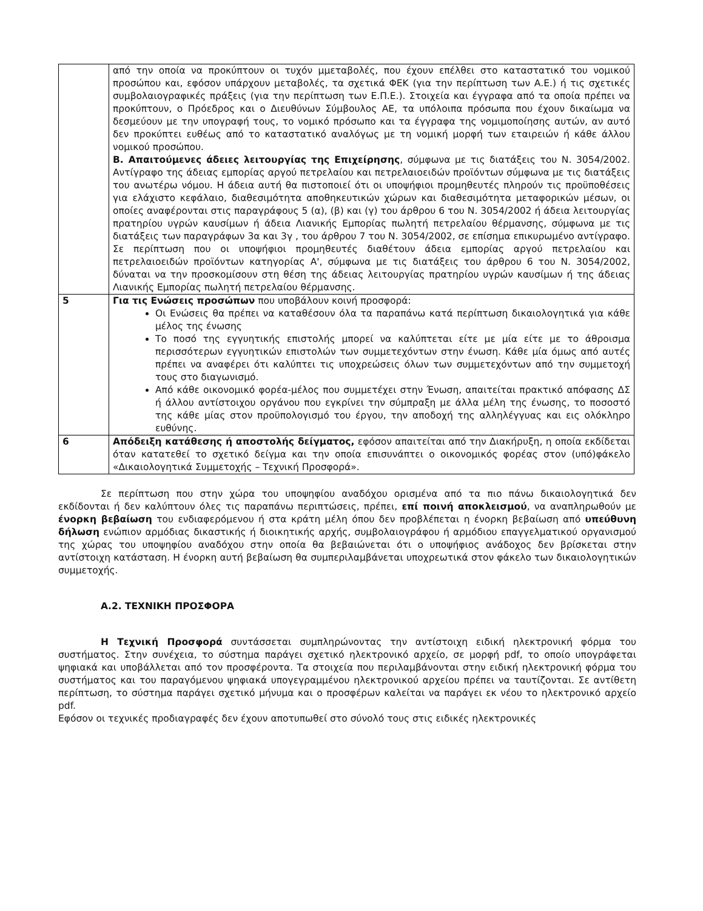| | από την οποία να προκύπτουν οι τυχόν μμεταβολές, που έχουν επέλθει στο καταστατικό του νομικού προσώπου και, εφόσον υπάρχουν μεταβολές, τα σχετικά ΦΕΚ (για την περίπτωση των Α.Ε.) ή τις σχετικές συμβολαιογραφικές πράξεις (για την περίπτωση των Ε.Π.Ε.). Στοιχεία και έγγραφα από τα οποία πρέπει να προκύπτουν, ο Πρόεδρος και ο Διευθύνων Σύμβουλος ΑΕ, τα υπόλοιπα πρόσωπα που έχουν δικαίωμα να δεσμεύουν με την υπογραφή τους, το νομικό πρόσωπο και τα έγγραφα της νομιμοποίησης αυτών, αν αυτό δεν προκύπτει ευθέως από το καταστατικό αναλόγως με τη νομική μορφή των εταιρειών ή κάθε άλλου νομικού προσώπου. Β. Απαιτούμενες άδειες λειτουργίας της Επιχείρησης , σύμφωνα με τις διατάξεις του Ν. 3054/2002. Αντίγραφο της άδειας εμπορίας αργού πετρελαίου και πετρελαιοειδών προϊόντων σύμφωνα με τις διατάξεις του ανωτέρω νόμου. Η άδεια αυτή θα πιστοποιεί ότι οι υποψήφιοι προμηθευτές πληρούν τις προϋποθέσεις για ελάχιστο κεφάλαιο, διαθεσιμότητα αποθηκευτικών χώρων και διαθεσιμότητα μεταφορικών μέσων, οι οποίες αναφέρονται στις παραγράφους 5 (α), (β) και (γ) του άρθρου 6 του Ν. 3054/2002 ή άδεια λειτουργίας πρατηρίου υγρών καυσίμων ή άδεια Λιανικής Εμπορίας πωλητή πετρελαίου θέρμανσης, σύμφωνα με τις διατάξεις των παραγράφων 3α και 3γ , του άρθρου 7 του Ν. 3054/2002, σε επίσημα επικυρωμένο αντίγραφο. Σε περίπτωση που οι υποψήφιοι προμηθευτές διαθέτουν άδεια εμπορίας αργού πετρελαίου και πετρελαιοειδών προϊόντων κατηγορίας Α', σύμφωνα με τις διατάξεις του άρθρου 6 του Ν. 3054/2002, δύναται να την προσκομίσουν στη θέση της άδειας λειτουργίας πρατηρίου υγρών καυσίμων ή της άδειας Λιανικής Εμπορίας πωλητή πετρελαίου θέρμανσης. |
| 5 | Για τις Ενώσεις προσώπων που υποβάλουν κοινή προσφορά: Οι Ενώσεις θα πρέπει να καταθέσουν όλα τα παραπάνω κατά περίπτωση δικαιολογητικά για κάθε μέλος της ένωσης Το ποσό της εγγυητικής επιστολής μπορεί να καλύπτεται είτε με μία είτε με το άθροισμα περισσότερων εγγυητικών επιστολών των συμμετεχόντων στην ένωση. Κάθε μία όμως από αυτές πρέπει να αναφέρει ότι καλύπτει τις υποχρεώσεις όλων των συμμετεχόντων από την συμμετοχή τους στο διαγωνισμό. Από κάθε οικονομικό φορέα-μέλος που συμμετέχει στην Ένωση, απαιτείται πρακτικό απόφασης ΔΣ ή άλλου αντίστοιχου οργάνου που εγκρίνει την σύμπραξη με άλλα μέλη της ένωσης, το ποσοστό της κάθε μίας στον προϋπολογισμό του έργου, την αποδοχή της αλληλέγγυας και εις ολόκληρο ευθύνης. |
| 6 | Απόδειξη κατάθεσης ή αποστολής δείγματος, εφόσον απαιτείται από την Διακήρυξη, η οποία εκδίδεται όταν κατατεθεί το σχετικό δείγμα και την οποία επισυνάπτει ο οικονομικός φορέας στον (υπό)φάκελο «Δικαιολογητικά Συμμετοχής – Τεχνική Προσφορά». |
Σε περίπτωση που στην χώρα του υποψηφίου αναδόχου ορισμένα από τα πιο πάνω δικαιολογητικά δεν εκδίδονται ή δεν καλύπτουν όλες τις παραπάνω περιπτώσεις, πρέπει, επί ποινή αποκλεισμού, να αναπληρωθούν με ένορκη βεβαίωση του ενδιαφερόμενου ή στα κράτη μέλη όπου δεν προβλέπεται η ένορκη βεβαίωση από υπεύθυνη δήλωση ενώπιον αρμόδιας δικαστικής ή διοικητικής αρχής, συμβολαιογράφου ή αρμόδιου επαγγελματικού οργανισμού της χώρας του υποψηφίου αναδόχου στην οποία θα βεβαιώνεται ότι ο υποψήφιος ανάδοχος δεν βρίσκεται στην αντίστοιχη κατάσταση. Η ένορκη αυτή βεβαίωση θα συμπεριλαμβάνεται υποχρεωτικά στον φάκελο των δικαιολογητικών συμμετοχής.
Α.2. ΤΕΧΝΙΚΗ ΠΡΟΣΦΟΡΑ
Η Τεχνική Προσφορά συντάσσεται συμπληρώνοντας την αντίστοιχη ειδική ηλεκτρονική φόρμα του συστήματος. Στην συνέχεια, το σύστημα παράγει σχετικό ηλεκτρονικό αρχείο, σε μορφή pdf, το οποίο υπογράφεται ψηφιακά και υποβάλλεται από τον προσφέροντα. Τα στοιχεία που περιλαμβάνονται στην ειδική ηλεκτρονική φόρμα του συστήματος και του παραγόμενου ψηφιακά υπογεγραμμένου ηλεκτρονικού αρχείου πρέπει να ταυτίζονται. Σε αντίθετη περίπτωση, το σύστημα παράγει σχετικό μήνυμα και ο προσφέρων καλείται να παράγει εκ νέου το ηλεκτρονικό αρχείο pdf.
Εφόσον οι τεχνικές προδιαγραφές δεν έχουν αποτυπωθεί στο σύνολό τους στις ειδικές ηλεκτρονικές